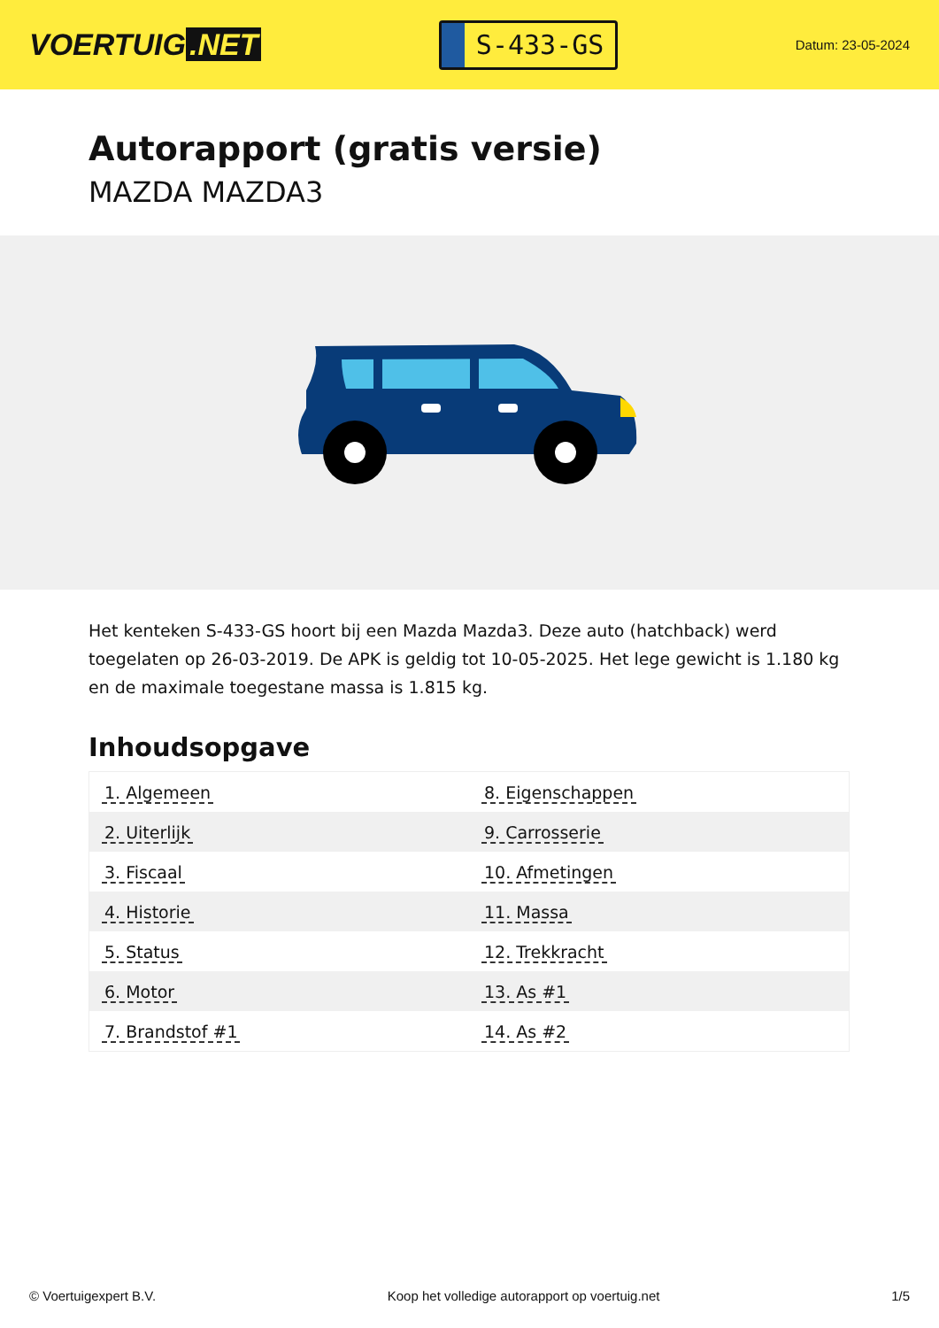VOERTUIG.NET
S-433-GS
Datum: 23-05-2024
Autorapport (gratis versie)
MAZDA MAZDA3
Het kenteken S-433-GS hoort bij een Mazda Mazda3. Deze auto (hatchback) werd toegelaten op 26-03-2019. De APK is geldig tot 10-05-2025. Het lege gewicht is 1.180 kg en de maximale toegestane massa is 1.815 kg.
Inhoudsopgave
| 1. Algemeen | 8. Eigenschappen |
| 2. Uiterlijk | 9. Carrosserie |
| 3. Fiscaal | 10. Afmetingen |
| 4. Historie | 11. Massa |
| 5. Status | 12. Trekkracht |
| 6. Motor | 13. As #1 |
| 7. Brandstof #1 | 14. As #2 |
© Voertuigexpert B.V. Koop het volledige autorapport op voertuig.net
1/5